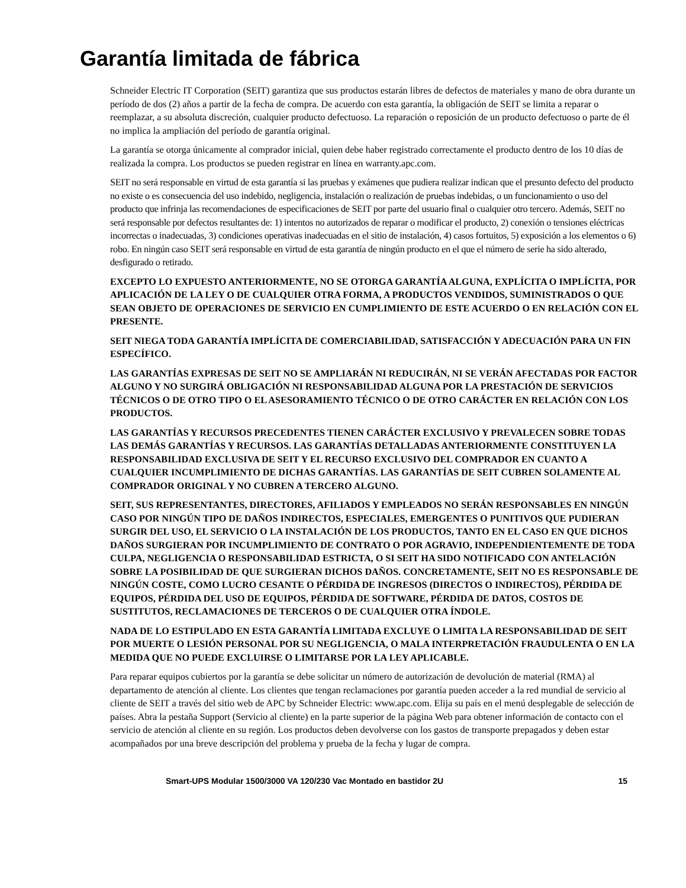Garantía limitada de fábrica
Schneider Electric IT Corporation (SEIT) garantiza que sus productos estarán libres de defectos de materiales y mano de obra durante un período de dos (2) años a partir de la fecha de compra. De acuerdo con esta garantía, la obligación de SEIT se limita a reparar o reemplazar, a su absoluta discreción, cualquier producto defectuoso. La reparación o reposición de un producto defectuoso o parte de él no implica la ampliación del período de garantía original.
La garantía se otorga únicamente al comprador inicial, quien debe haber registrado correctamente el producto dentro de los 10 días de realizada la compra. Los productos se pueden registrar en línea en warranty.apc.com.
SEIT no será responsable en virtud de esta garantía si las pruebas y exámenes que pudiera realizar indican que el presunto defecto del producto no existe o es consecuencia del uso indebido, negligencia, instalación o realización de pruebas indebidas, o un funcionamiento o uso del producto que infrinja las recomendaciones de especificaciones de SEIT por parte del usuario final o cualquier otro tercero. Además, SEIT no será responsable por defectos resultantes de: 1) intentos no autorizados de reparar o modificar el producto, 2) conexión o tensiones eléctricas incorrectas o inadecuadas, 3) condiciones operativas inadecuadas en el sitio de instalación, 4) casos fortuitos, 5) exposición a los elementos o 6) robo. En ningún caso SEIT será responsable en virtud de esta garantía de ningún producto en el que el número de serie ha sido alterado, desfigurado o retirado.
EXCEPTO LO EXPUESTO ANTERIORMENTE, NO SE OTORGA GARANTÍA ALGUNA, EXPLÍCITA O IMPLÍCITA, POR APLICACIÓN DE LA LEY O DE CUALQUIER OTRA FORMA, A PRODUCTOS VENDIDOS, SUMINISTRADOS O QUE SEAN OBJETO DE OPERACIONES DE SERVICIO EN CUMPLIMIENTO DE ESTE ACUERDO O EN RELACIÓN CON EL PRESENTE.
SEIT NIEGA TODA GARANTÍA IMPLÍCITA DE COMERCIABILIDAD, SATISFACCIÓN Y ADECUACIÓN PARA UN FIN ESPECÍFICO.
LAS GARANTÍAS EXPRESAS DE SEIT NO SE AMPLIARÁN NI REDUCIRÁN, NI SE VERÁN AFECTADAS POR FACTOR ALGUNO Y NO SURGIRÁ OBLIGACIÓN NI RESPONSABILIDAD ALGUNA POR LA PRESTACIÓN DE SERVICIOS TÉCNICOS O DE OTRO TIPO O EL ASESORAMIENTO TÉCNICO O DE OTRO CARÁCTER EN RELACIÓN CON LOS PRODUCTOS.
LAS GARANTÍAS Y RECURSOS PRECEDENTES TIENEN CARÁCTER EXCLUSIVO Y PREVALECEN SOBRE TODAS LAS DEMÁS GARANTÍAS Y RECURSOS. LAS GARANTÍAS DETALLADAS ANTERIORMENTE CONSTITUYEN LA RESPONSABILIDAD EXCLUSIVA DE SEIT Y EL RECURSO EXCLUSIVO DEL COMPRADOR EN CUANTO A CUALQUIER INCUMPLIMIENTO DE DICHAS GARANTÍAS. LAS GARANTÍAS DE SEIT CUBREN SOLAMENTE AL COMPRADOR ORIGINAL Y NO CUBREN A TERCERO ALGUNO.
SEIT, SUS REPRESENTANTES, DIRECTORES, AFILIADOS Y EMPLEADOS NO SERÁN RESPONSABLES EN NINGÚN CASO POR NINGÚN TIPO DE DAÑOS INDIRECTOS, ESPECIALES, EMERGENTES O PUNITIVOS QUE PUDIERAN SURGIR DEL USO, EL SERVICIO O LA INSTALACIÓN DE LOS PRODUCTOS, TANTO EN EL CASO EN QUE DICHOS DAÑOS SURGIERAN POR INCUMPLIMIENTO DE CONTRATO O POR AGRAVIO, INDEPENDIENTEMENTE DE TODA CULPA, NEGLIGENCIA O RESPONSABILIDAD ESTRICTA, O SI SEIT HA SIDO NOTIFICADO CON ANTELACIÓN SOBRE LA POSIBILIDAD DE QUE SURGIERAN DICHOS DAÑOS. CONCRETAMENTE, SEIT NO ES RESPONSABLE DE NINGÚN COSTE, COMO LUCRO CESANTE O PÉRDIDA DE INGRESOS (DIRECTOS O INDIRECTOS), PÉRDIDA DE EQUIPOS, PÉRDIDA DEL USO DE EQUIPOS, PÉRDIDA DE SOFTWARE, PÉRDIDA DE DATOS, COSTOS DE SUSTITUTOS, RECLAMACIONES DE TERCEROS O DE CUALQUIER OTRA ÍNDOLE.
NADA DE LO ESTIPULADO EN ESTA GARANTÍA LIMITADA EXCLUYE O LIMITA LA RESPONSABILIDAD DE SEIT POR MUERTE O LESIÓN PERSONAL POR SU NEGLIGENCIA, O MALA INTERPRETACIÓN FRAUDULENTA O EN LA MEDIDA QUE NO PUEDE EXCLUIRSE O LIMITARSE POR LA LEY APLICABLE.
Para reparar equipos cubiertos por la garantía se debe solicitar un número de autorización de devolución de material (RMA) al departamento de atención al cliente. Los clientes que tengan reclamaciones por garantía pueden acceder a la red mundial de servicio al cliente de SEIT a través del sitio web de APC by Schneider Electric: www.apc.com. Elija su país en el menú desplegable de selección de países. Abra la pestaña Support (Servicio al cliente) en la parte superior de la página Web para obtener información de contacto con el servicio de atención al cliente en su región. Los productos deben devolverse con los gastos de transporte prepagados y deben estar acompañados por una breve descripción del problema y prueba de la fecha y lugar de compra.
Smart-UPS Modular 1500/3000 VA 120/230 Vac Montado en bastidor 2U 15